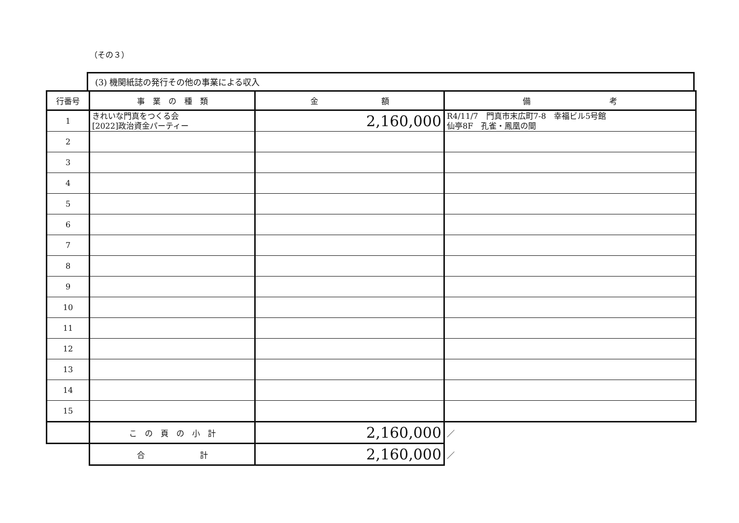（その３）
(3) 機関紙誌の発行その他の事業による収入
| 行番号 | 事 業 の 種 類 | 金 額 | 備 考 |
| --- | --- | --- | --- |
| 1 | きれいな門真をつくる会 [2022]政治資金パーティー | 2,160,000 | R4/11/7 門真市末広町7-8 幸福ビル5号館 仙亭8F 孔雀・鳳凰の間 |
| 2 | | | |
| 3 | | | |
| 4 | | | |
| 5 | | | |
| 6 | | | |
| 7 | | | |
| 8 | | | |
| 9 | | | |
| 10 | | | |
| 11 | | | |
| 12 | | | |
| 13 | | | |
| 14 | | | |
| 15 | | | |
| | こ の 頁 の 小 計 | 2,160,000 | ／ |
| | 合 計 | 2,160,000 | ／ |